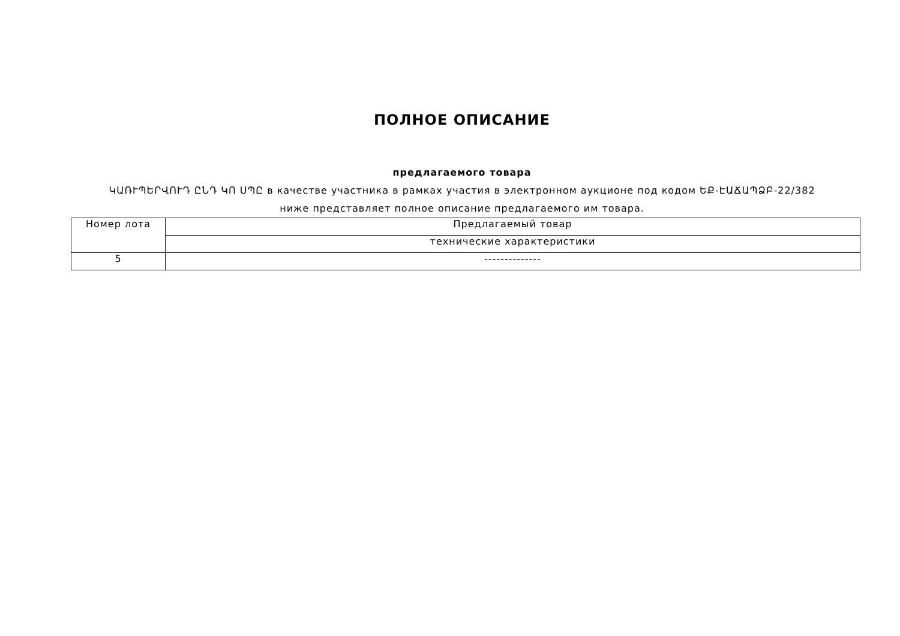ПОЛНОЕ ОПИСАНИЕ
предлагаемого товара
ԿԱՌՒՊԵՐՎՈՒԴ ԸՆԴ ԿՈ ՍՊԸ в качестве участника в рамках участия в электронном аукционе под кодом ԵՔ-ԷԱՃԱՊՁԲ-22/382
ниже представляет полное описание предлагаемого им товара.
| Номер лота | Предлагаемый товар |
| --- | --- |
| | технические характеристики |
| 5 | -------------- |